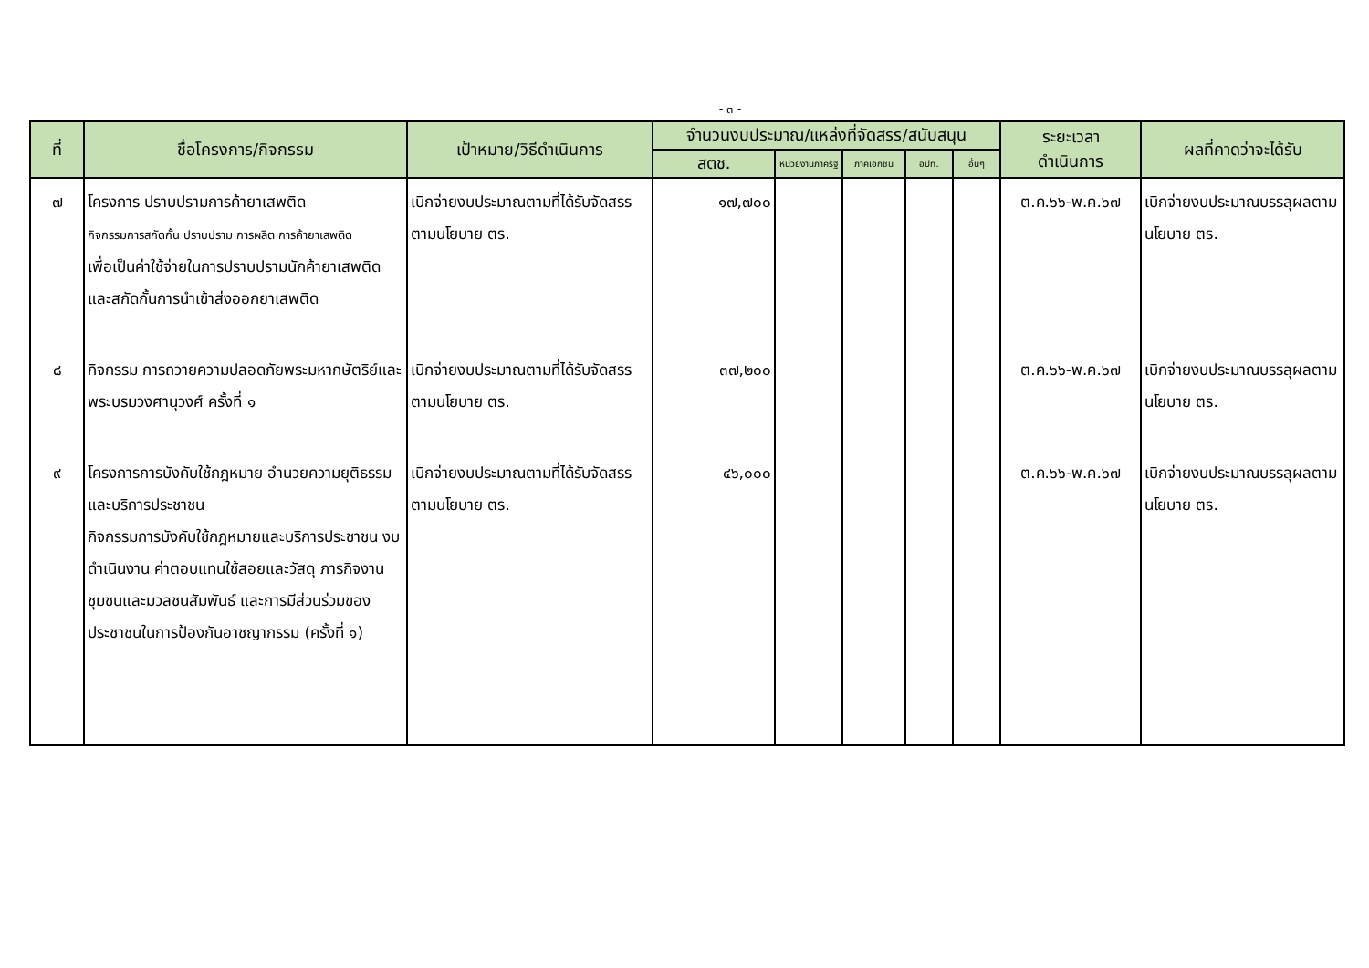- ๓ -
| ที่ | ชื่อโครงการ/กิจกรรม | เป้าหมาย/วิธีดำเนินการ | จำนวนงบประมาณ/แหล่งที่จัดสรร/สนับสนุน | | | | | ระยะเวลา ดำเนินการ | ผลที่คาดว่าจะได้รับ |
| --- | --- | --- | --- | --- | --- | --- | --- | --- | --- |
| | | | สตช. | หน่วยงานภาครัฐ | ภาคเอกชน | อปท. | อื่นๆ | | |
| ๗ | โครงการ ปราบปรามการค้ายาเสพติด กิจกรรมการสกัดกั้น ปราบปราม การผลิต การค้ายาเสพติด เพื่อเป็นค่าใช้จ่ายในการปราบปรามนักค้ายาเสพติดและสกัดกั้นการนำเข้าส่งออกยาเสพติด | เบิกจ่ายงบประมาณตามที่ได้รับจัดสรร ตามนโยบาย ตร. | ๑๗,๗๐๐ | | | | | ต.ค.๖๖-พ.ค.๖๗ | เบิกจ่ายงบประมาณบรรลุผลตามนโยบาย ตร. |
| ๘ | กิจกรรม การถวายความปลอดภัยพระมหากษัตริย์และพระบรมวงศานุวงศ์ ครั้งที่ ๑ | เบิกจ่ายงบประมาณตามที่ได้รับจัดสรร ตามนโยบาย ตร. | ๓๗,๒๐๐ | | | | | ต.ค.๖๖-พ.ค.๖๗ | เบิกจ่ายงบประมาณบรรลุผลตามนโยบาย ตร. |
| ๙ | โครงการการบังคับใช้กฎหมาย อำนวยความยุติธรรม และบริการประชาชน กิจกรรมการบังคับใช้กฎหมายและบริการประชาชน งบดำเนินงาน ค่าตอบแทนใช้สอยและวัสดุ ภารกิจงานชุมชนและมวลชนสัมพันธ์ และการมีส่วนร่วมของประชาชนในการป้องกันอาชญากรรม (ครั้งที่ ๑) | เบิกจ่ายงบประมาณตามที่ได้รับจัดสรร ตามนโยบาย ตร. | ๔๖,๐๐๐ | | | | | ต.ค.๖๖-พ.ค.๖๗ | เบิกจ่ายงบประมาณบรรลุผลตามนโยบาย ตร. |